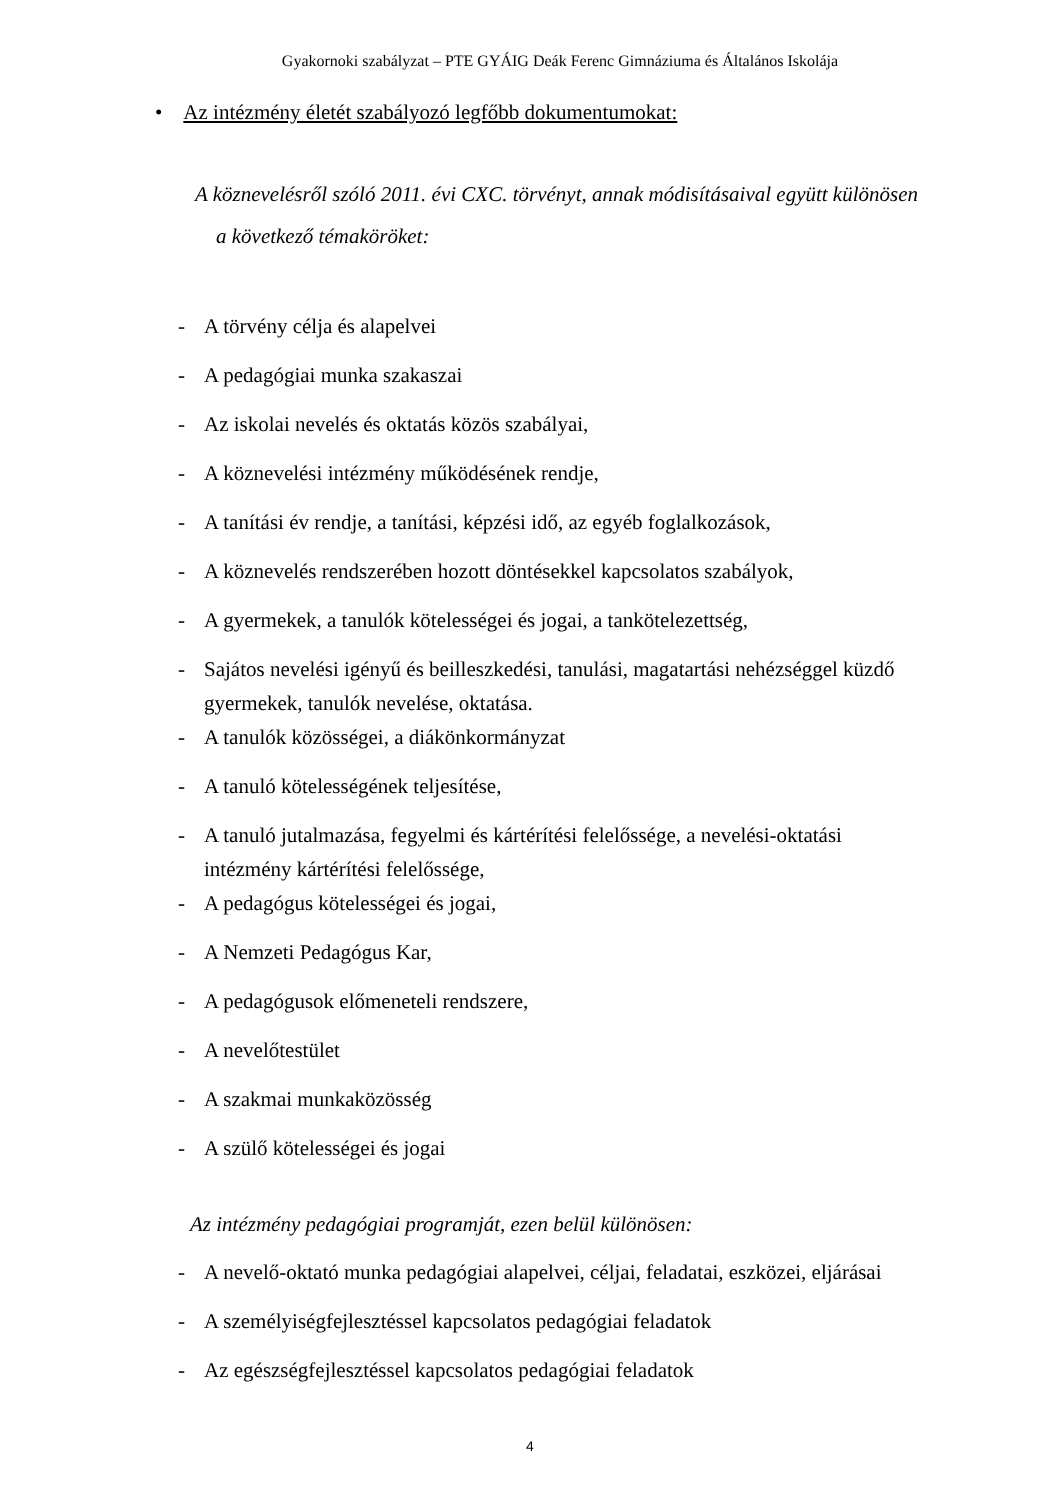Gyakornoki szabályzat – PTE GYÁIG Deák Ferenc Gimnáziuma és Általános Iskolája
• Az intézmény életét szabályozó legfőbb dokumentumokat:
A köznevelésről szóló 2011. évi CXC. törvényt, annak módisításaival együtt különösen
a következő témaköröket:
- A törvény célja és alapelvei
- A pedagógiai munka szakaszai
- Az iskolai nevelés és oktatás közös szabályai,
- A köznevelési intézmény működésének rendje,
- A tanítási év rendje, a tanítási, képzési idő, az egyéb foglalkozások,
- A köznevelés rendszerében hozott döntésekkel kapcsolatos szabályok,
- A gyermekek, a tanulók kötelességei és jogai, a tankötelezettség,
- Sajátos nevelési igényű és beilleszkedési, tanulási, magatartási nehézséggel küzdő gyermekek, tanulók nevelése, oktatása.
- A tanulók közösségei, a diákönkormányzat
- A tanuló kötelességének teljesítése,
- A tanuló jutalmazása, fegyelmi és kártérítési felelőssége, a nevelési-oktatási intézmény kártérítési felelőssége,
- A pedagógus kötelességei és jogai,
- A Nemzeti Pedagógus Kar,
- A pedagógusok előmeneteli rendszere,
- A nevelőtestület
- A szakmai munkaközösség
- A szülő kötelességei és jogai
Az intézmény pedagógiai programját, ezen belül különösen:
- A nevelő-oktató munka pedagógiai alapelvei, céljai, feladatai, eszközei, eljárásai
- A személyiségfejlesztéssel kapcsolatos pedagógiai feladatok
- Az egészségfejlesztéssel kapcsolatos pedagógiai feladatok
4